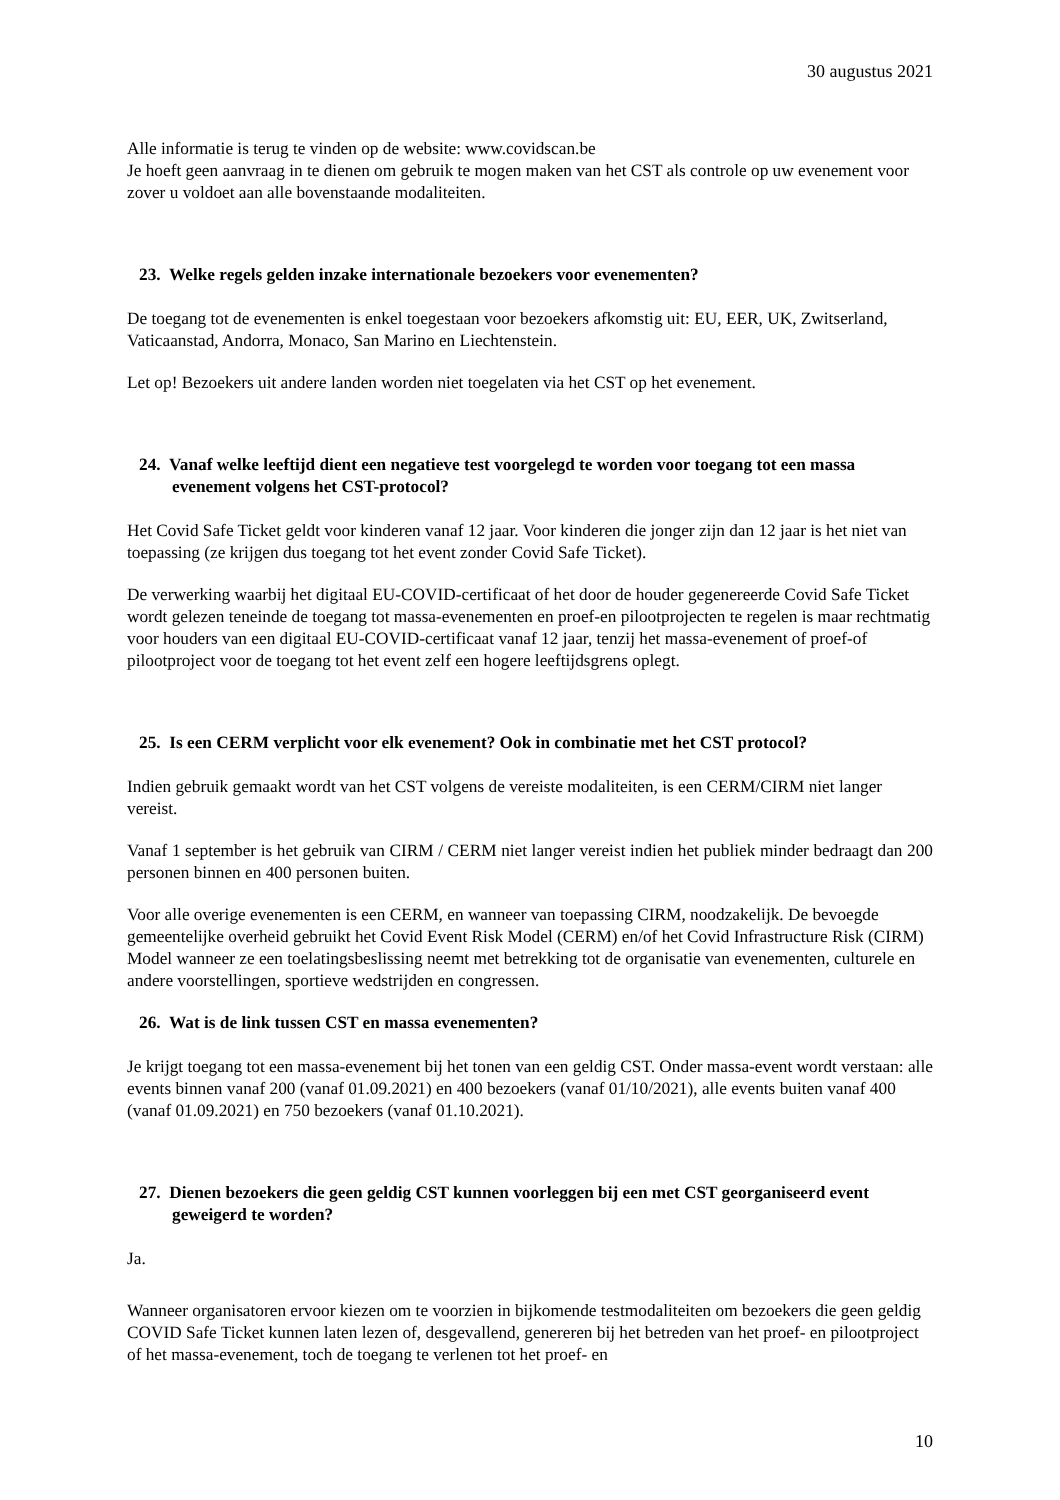30 augustus 2021
Alle informatie is terug te vinden op de website: www.covidscan.be
Je hoeft geen aanvraag in te dienen om gebruik te mogen maken van het CST als controle op uw evenement voor zover u voldoet aan alle bovenstaande modaliteiten.
23. Welke regels gelden inzake internationale bezoekers voor evenementen?
De toegang tot de evenementen is enkel toegestaan voor bezoekers afkomstig uit: EU, EER, UK, Zwitserland, Vaticaanstad, Andorra, Monaco, San Marino en Liechtenstein.
Let op! Bezoekers uit andere landen worden niet toegelaten via het CST op het evenement.
24. Vanaf welke leeftijd dient een negatieve test voorgelegd te worden voor toegang tot een massa evenement volgens het CST-protocol?
Het Covid Safe Ticket geldt voor kinderen vanaf 12 jaar. Voor kinderen die jonger zijn dan 12 jaar is het niet van toepassing (ze krijgen dus toegang tot het event zonder Covid Safe Ticket).
De verwerking waarbij het digitaal EU-COVID-certificaat of het door de houder gegenereerde Covid Safe Ticket wordt gelezen teneinde de toegang tot massa-evenementen en proef-en pilootprojecten te regelen is maar rechtmatig voor houders van een digitaal EU-COVID-certificaat vanaf 12 jaar, tenzij het massa-evenement of proef-of pilootproject voor de toegang tot het event zelf een hogere leeftijdsgrens oplegt.
25. Is een CERM verplicht voor elk evenement? Ook in combinatie met het CST protocol?
Indien gebruik gemaakt wordt van het CST volgens de vereiste modaliteiten, is een CERM/CIRM niet langer vereist.
Vanaf 1 september is het gebruik van CIRM / CERM niet langer vereist indien het publiek minder bedraagt dan 200 personen binnen en 400 personen buiten.
Voor alle overige evenementen is een CERM, en wanneer van toepassing CIRM, noodzakelijk. De bevoegde gemeentelijke overheid gebruikt het Covid Event Risk Model (CERM) en/of het Covid Infrastructure Risk (CIRM) Model wanneer ze een toelatingsbeslissing neemt met betrekking tot de organisatie van evenementen, culturele en andere voorstellingen, sportieve wedstrijden en congressen.
26. Wat is de link tussen CST en massa evenementen?
Je krijgt toegang tot een massa-evenement bij het tonen van een geldig CST. Onder massa-event wordt verstaan: alle events binnen vanaf 200 (vanaf 01.09.2021) en 400 bezoekers (vanaf 01/10/2021), alle events buiten vanaf 400 (vanaf 01.09.2021) en 750 bezoekers (vanaf 01.10.2021).
27. Dienen bezoekers die geen geldig CST kunnen voorleggen bij een met CST georganiseerd event geweigerd te worden?
Ja.
Wanneer organisatoren ervoor kiezen om te voorzien in bijkomende testmodaliteiten om bezoekers die geen geldig COVID Safe Ticket kunnen laten lezen of, desgevallend, genereren bij het betreden van het proef- en pilootproject of het massa-evenement, toch de toegang te verlenen tot het proef- en
10